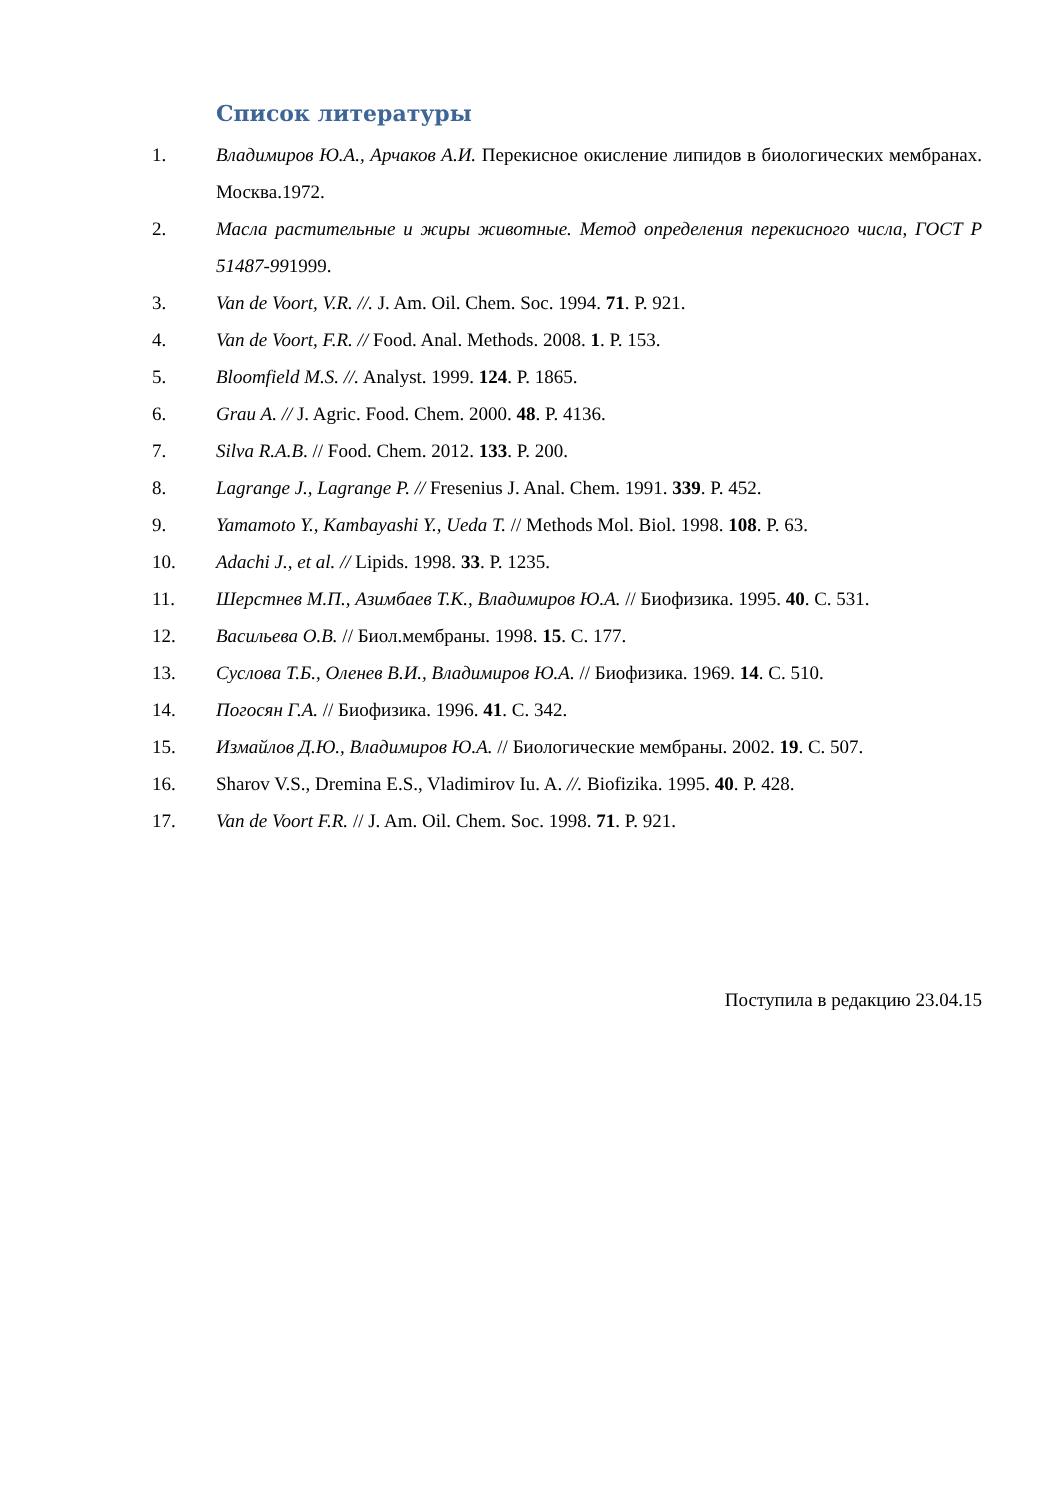Список литературы
1. Владимиров Ю.А., Арчаков А.И. Перекисное окисление липидов в биологических мембранах. Москва.1972.
2. Масла растительные и жиры животные. Метод определения перекисного числа, ГОСТ Р 51487-991999.
3. Van de Voort, V.R. //. J. Am. Oil. Chem. Soc. 1994. 71. P. 921.
4. Van de Voort, F.R. // Food. Anal. Methods. 2008. 1. P. 153.
5. Bloomfield M.S. //. Analyst. 1999. 124. P. 1865.
6. Grau A. // J. Agric. Food. Chem. 2000. 48. P. 4136.
7. Silva R.A.B. // Food. Chem. 2012. 133. P. 200.
8. Lagrange J., Lagrange P. // Fresenius J. Anal. Chem. 1991. 339. P. 452.
9. Yamamoto Y., Kambayashi Y., Ueda T. // Methods Mol. Biol. 1998. 108. P. 63.
10. Adachi J., et al. // Lipids. 1998. 33. P. 1235.
11. Шерстнев М.П., Азимбаев Т.К., Владимиров Ю.А. // Биофизика. 1995. 40. С. 531.
12. Васильева О.В. // Биол.мембраны. 1998. 15. С. 177.
13. Суслова Т.Б., Оленев В.И., Владимиров Ю.А. // Биофизика. 1969. 14. С. 510.
14. Погосян Г.А. // Биофизика. 1996. 41. С. 342.
15. Измайлов Д.Ю., Владимиров Ю.А. // Биологические мембраны. 2002. 19. С. 507.
16. Sharov V.S., Dremina E.S., Vladimirov Iu. A. //. Biofizika. 1995. 40. P. 428.
17. Van de Voort F.R. // J. Am. Oil. Chem. Soc. 1998. 71. P. 921.
Поступила в редакцию 23.04.15